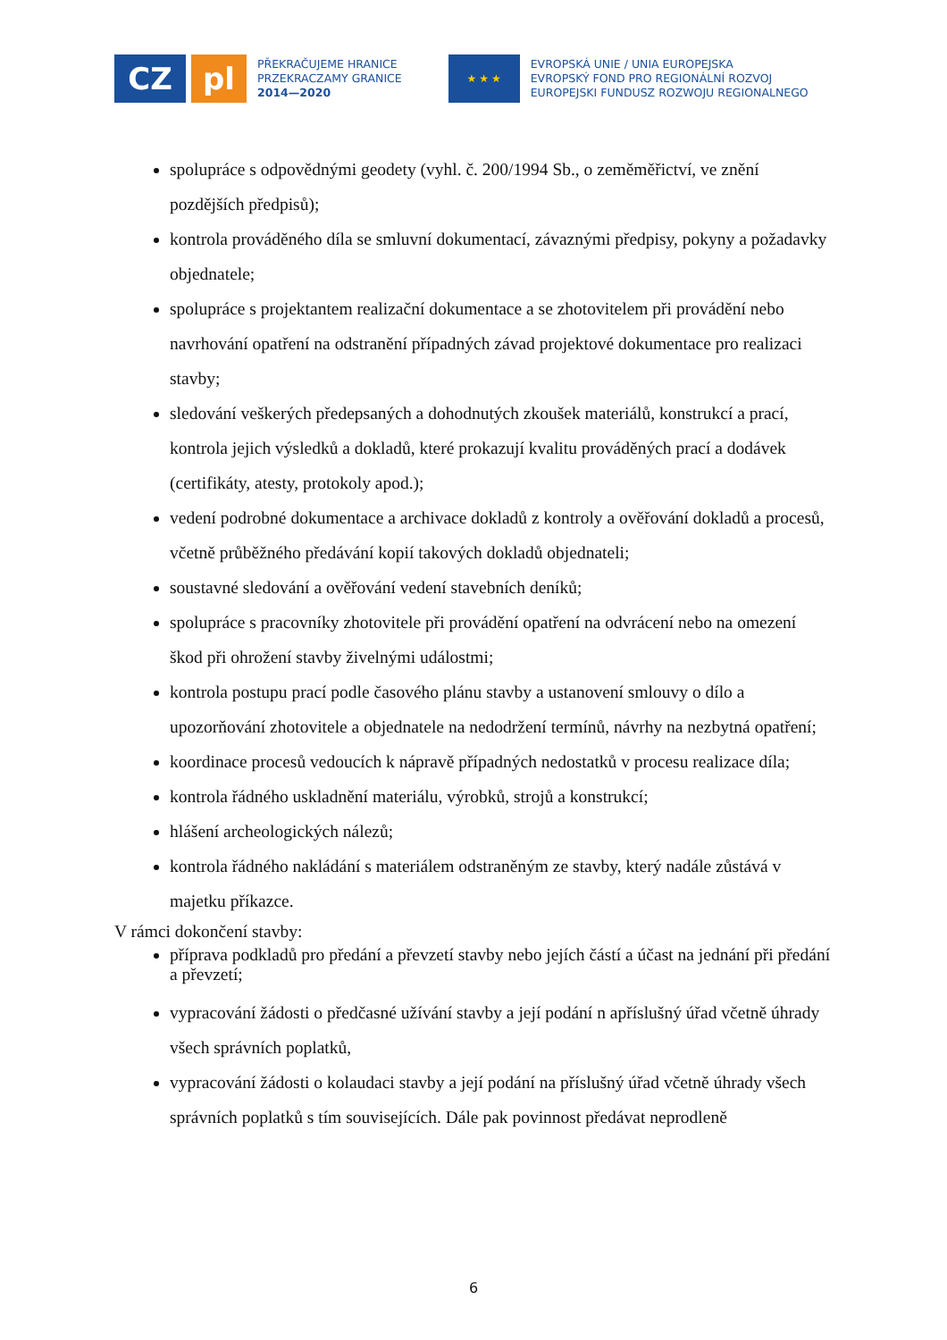CZ pl
PŘEKRAČUJEME HRANICE
PRZEKRACZAMY GRANICE
2014—2020
★ ★ ★
EVROPSKÁ UNIE / UNIA EUROPEJSKA
EVROPSKÝ FOND PRO REGIONÁLNÍ ROZVOJ
EUROPEJSKI FUNDUSZ ROZWOJU REGIONALNEGO
spolupráce s odpovědnými geodety (vyhl. č. 200/1994 Sb., o zeměměřictví, ve znění pozdějších předpisů);
kontrola prováděného díla se smluvní dokumentací, závaznými předpisy, pokyny a požadavky objednatele;
spolupráce s projektantem realizační dokumentace a se zhotovitelem při provádění nebo navrhování opatření na odstranění případných závad projektové dokumentace pro realizaci stavby;
sledování veškerých předepsaných a dohodnutých zkoušek materiálů, konstrukcí a prací, kontrola jejich výsledků a dokladů, které prokazují kvalitu prováděných prací a dodávek (certifikáty, atesty, protokoly apod.);
vedení podrobné dokumentace a archivace dokladů z kontroly a ověřování dokladů a procesů, včetně průběžného předávání kopií takových dokladů objednateli;
soustavné sledování a ověřování vedení stavebních deníků;
spolupráce s pracovníky zhotovitele při provádění opatření na odvrácení nebo na omezení škod při ohrožení stavby živelnými událostmi;
kontrola postupu prací podle časového plánu stavby a ustanovení smlouvy o dílo a upozorňování zhotovitele a objednatele na nedodržení termínů, návrhy na nezbytná opatření;
koordinace procesů vedoucích k nápravě případných nedostatků v procesu realizace díla;
kontrola řádného uskladnění materiálu, výrobků, strojů a konstrukcí;
hlášení archeologických nálezů;
kontrola řádného nakládání s materiálem odstraněným ze stavby, který nadále zůstává v majetku příkazce.
V rámci dokončení stavby:
příprava podkladů pro předání a převzetí stavby nebo jejích částí a účast na jednání při předání a převzetí;
vypracování žádosti o předčasné užívání stavby a její podání n apříslušný úřad včetně úhrady všech správních poplatků,
vypracování žádosti o kolaudaci stavby a její podání na příslušný úřad včetně úhrady všech správních poplatků s tím souvisejících. Dále pak povinnost předávat neprodleně
6